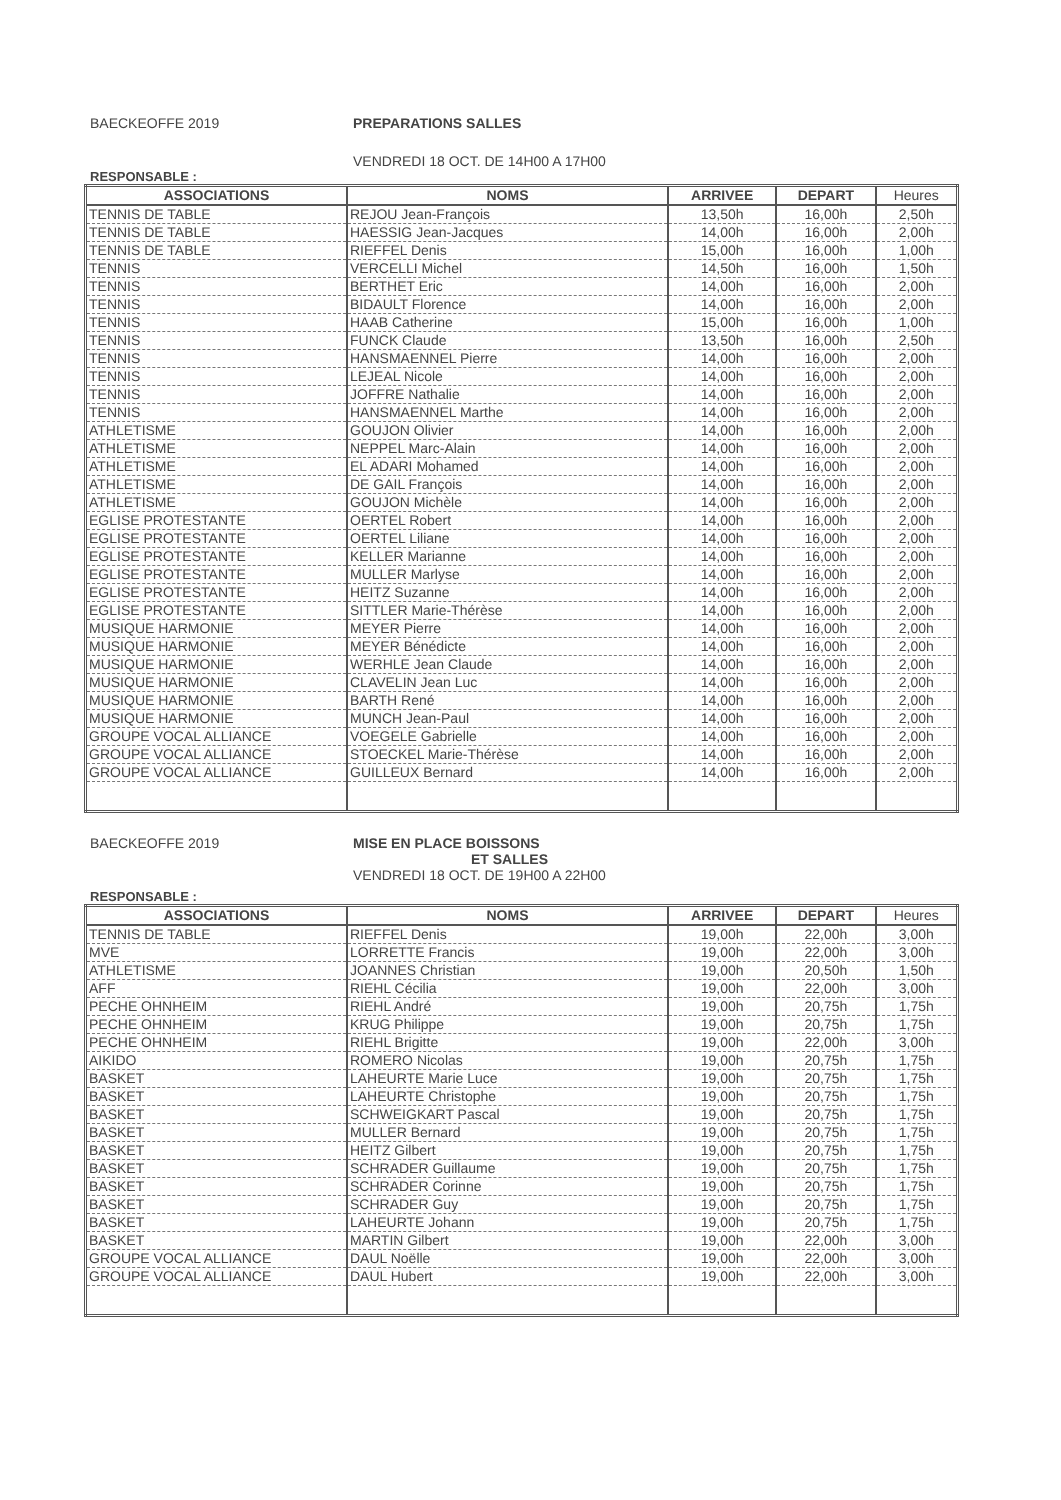BAECKEOFFE 2019 PREPARATIONS SALLES
VENDREDI 18 OCT. DE 14H00 A 17H00
RESPONSABLE :
| ASSOCIATIONS | NOMS | ARRIVEE | DEPART | Heures |
| --- | --- | --- | --- | --- |
| TENNIS DE TABLE | REJOU Jean-François | 13,50h | 16,00h | 2,50h |
| TENNIS DE TABLE | HAESSIG Jean-Jacques | 14,00h | 16,00h | 2,00h |
| TENNIS DE TABLE | RIEFFEL Denis | 15,00h | 16,00h | 1,00h |
| TENNIS | VERCELLI Michel | 14,50h | 16,00h | 1,50h |
| TENNIS | BERTHET Eric | 14,00h | 16,00h | 2,00h |
| TENNIS | BIDAULT Florence | 14,00h | 16,00h | 2,00h |
| TENNIS | HAAB Catherine | 15,00h | 16,00h | 1,00h |
| TENNIS | FUNCK Claude | 13,50h | 16,00h | 2,50h |
| TENNIS | HANSMAENNEL Pierre | 14,00h | 16,00h | 2,00h |
| TENNIS | LEJEAL Nicole | 14,00h | 16,00h | 2,00h |
| TENNIS | JOFFRE Nathalie | 14,00h | 16,00h | 2,00h |
| TENNIS | HANSMAENNEL Marthe | 14,00h | 16,00h | 2,00h |
| ATHLETISME | GOUJON Olivier | 14,00h | 16,00h | 2,00h |
| ATHLETISME | NEPPEL Marc-Alain | 14,00h | 16,00h | 2,00h |
| ATHLETISME | EL ADARI Mohamed | 14,00h | 16,00h | 2,00h |
| ATHLETISME | DE GAIL François | 14,00h | 16,00h | 2,00h |
| ATHLETISME | GOUJON Michèle | 14,00h | 16,00h | 2,00h |
| EGLISE PROTESTANTE | OERTEL Robert | 14,00h | 16,00h | 2,00h |
| EGLISE PROTESTANTE | OERTEL Liliane | 14,00h | 16,00h | 2,00h |
| EGLISE PROTESTANTE | KELLER Marianne | 14,00h | 16,00h | 2,00h |
| EGLISE PROTESTANTE | MULLER Marlyse | 14,00h | 16,00h | 2,00h |
| EGLISE PROTESTANTE | HEITZ Suzanne | 14,00h | 16,00h | 2,00h |
| EGLISE PROTESTANTE | SITTLER Marie-Thérèse | 14,00h | 16,00h | 2,00h |
| MUSIQUE HARMONIE | MEYER Pierre | 14,00h | 16,00h | 2,00h |
| MUSIQUE HARMONIE | MEYER Bénédicte | 14,00h | 16,00h | 2,00h |
| MUSIQUE HARMONIE | WERHLE Jean Claude | 14,00h | 16,00h | 2,00h |
| MUSIQUE HARMONIE | CLAVELIN Jean Luc | 14,00h | 16,00h | 2,00h |
| MUSIQUE HARMONIE | BARTH René | 14,00h | 16,00h | 2,00h |
| MUSIQUE HARMONIE | MUNCH Jean-Paul | 14,00h | 16,00h | 2,00h |
| GROUPE VOCAL ALLIANCE | VOEGELE Gabrielle | 14,00h | 16,00h | 2,00h |
| GROUPE VOCAL ALLIANCE | STOECKEL Marie-Thérèse | 14,00h | 16,00h | 2,00h |
| GROUPE VOCAL ALLIANCE | GUILLEUX Bernard | 14,00h | 16,00h | 2,00h |
BAECKEOFFE 2019 MISE EN PLACE BOISSONS
ET SALLES
VENDREDI 18 OCT. DE 19H00 A 22H00
RESPONSABLE :
| ASSOCIATIONS | NOMS | ARRIVEE | DEPART | Heures |
| --- | --- | --- | --- | --- |
| TENNIS DE TABLE | RIEFFEL Denis | 19,00h | 22,00h | 3,00h |
| MVE | LORRETTE Francis | 19,00h | 22,00h | 3,00h |
| ATHLETISME | JOANNES Christian | 19,00h | 20,50h | 1,50h |
| AFF | RIEHL Cécilia | 19,00h | 22,00h | 3,00h |
| PECHE OHNHEIM | RIEHL André | 19,00h | 20,75h | 1,75h |
| PECHE OHNHEIM | KRUG Philippe | 19,00h | 20,75h | 1,75h |
| PECHE OHNHEIM | RIEHL Brigitte | 19,00h | 22,00h | 3,00h |
| AIKIDO | ROMERO Nicolas | 19,00h | 20,75h | 1,75h |
| BASKET | LAHEURTE Marie Luce | 19,00h | 20,75h | 1,75h |
| BASKET | LAHEURTE Christophe | 19,00h | 20,75h | 1,75h |
| BASKET | SCHWEIGKART Pascal | 19,00h | 20,75h | 1,75h |
| BASKET | MULLER Bernard | 19,00h | 20,75h | 1,75h |
| BASKET | HEITZ Gilbert | 19,00h | 20,75h | 1,75h |
| BASKET | SCHRADER Guillaume | 19,00h | 20,75h | 1,75h |
| BASKET | SCHRADER Corinne | 19,00h | 20,75h | 1,75h |
| BASKET | SCHRADER Guy | 19,00h | 20,75h | 1,75h |
| BASKET | LAHEURTE Johann | 19,00h | 20,75h | 1,75h |
| BASKET | MARTIN Gilbert | 19,00h | 22,00h | 3,00h |
| GROUPE VOCAL ALLIANCE | DAUL Noëlle | 19,00h | 22,00h | 3,00h |
| GROUPE VOCAL ALLIANCE | DAUL Hubert | 19,00h | 22,00h | 3,00h |